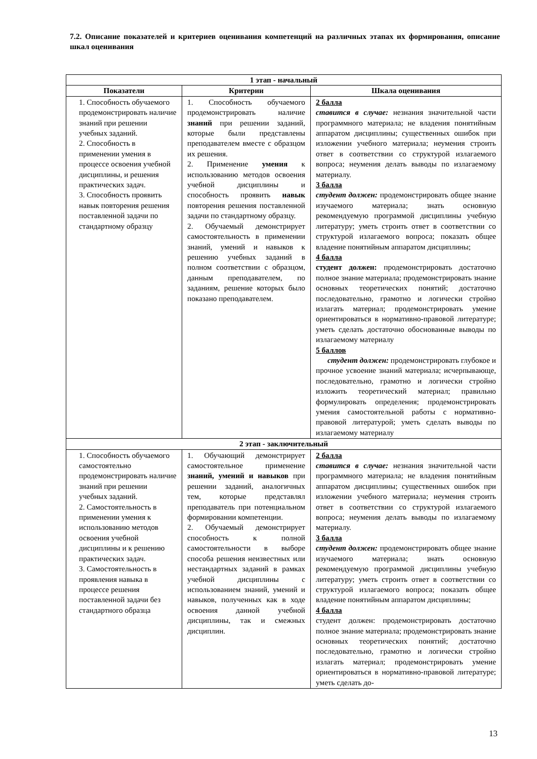7.2. Описание показателей и критериев оценивания компетенций на различных этапах их формирования, описание шкал оценивания
| 1 этап - начальный | | |
| --- | --- | --- |
| Показатели | Критерии | Шкала оценивания |
| 1. Способность обучаемого продемонстрировать наличие знаний при решении учебных заданий. 2. Способность в применении умения в процессе освоения учебной дисциплины, и решения практических задач. 3. Способность проявить навык повторения решения поставленной задачи по стандартному образцу | 1. Способность обучаемого продемонстрировать наличие знаний при решении заданий, которые были представлены преподавателем вместе с образцом их решения. 2. Применение умения к использованию методов освоения учебной дисциплины и способность проявить навык повторения решения поставленной задачи по стандартному образцу. 2. Обучаемый демонстрирует самостоятельность в применении знаний, умений и навыков к решению учебных заданий в полном соответствии с образцом, данным преподавателем, по заданиям, решение которых было показано преподавателем. | 2 балла ставится в случае: незнания значительной части программного материала; не владения понятийным аппаратом дисциплины; существенных ошибок при изложении учебного материала; неумения строить ответ в соответствии со структурой излагаемого вопроса; неумения делать выводы по излагаемому материалу. 3 балла студент должен: продемонстрировать общее знание изучаемого материала; знать основную рекомендуемую программой дисциплины учебную литературу; уметь строить ответ в соответствии со структурой излагаемого вопроса; показать общее владение понятийным аппаратом дисциплины; 4 балла студент должен: продемонстрировать достаточно полное знание материала; продемонстрировать знание основных теоретических понятий; достаточно последовательно, грамотно и логически стройно излагать материал; продемонстрировать умение ориентироваться в нормативно-правовой литературе; уметь сделать достаточно обоснованные выводы по излагаемому материалу 5 баллов студент должен: продемонстрировать глубокое и прочное усвоение знаний материала; исчерпывающе, последовательно, грамотно и логически стройно изложить теоретический материал; правильно формулировать определения; продемонстрировать умения самостоятельной работы с нормативно- правовой литературой; уметь сделать выводы по излагаемому материалу |
| 2 этап - заключительный | | |
| 1. Способность обучаемого самостоятельно продемонстрировать наличие знаний при решении учебных заданий. 2. Самостоятельность в применении умения к использованию методов освоения учебной дисциплины и к решению практических задач. 3. Самостоятельность в проявления навыка в процессе решения поставленной задачи без стандартного образца | 1. Обучающий демонстрирует самостоятельное применение знаний, умений и навыков при решении заданий, аналогичных тем, которые представлял преподаватель при потенциальном формировании компетенции. 2. Обучаемый демонстрирует способность к полной самостоятельности в выборе способа решения неизвестных или нестандартных заданий в рамках учебной дисциплины с использованием знаний, умений и навыков, полученных как в ходе освоения данной учебной дисциплины, так и смежных дисциплин. | 2 балла ставится в случае: незнания значительной части программного материала; не владения понятийным аппаратом дисциплины; существенных ошибок при изложении учебного материала; неумения строить ответ в соответствии со структурой излагаемого вопроса; неумения делать выводы по излагаемому материалу. 3 балла студент должен: продемонстрировать общее знание изучаемого материала; знать основную рекомендуемую программой дисциплины учебную литературу; уметь строить ответ в соответствии со структурой излагаемого вопроса; показать общее владение понятийным аппаратом дисциплины; 4 балла студент должен: продемонстрировать достаточно полное знание материала; продемонстрировать знание основных теоретических понятий; достаточно последовательно, грамотно и логически стройно излагать материал; продемонстрировать умение ориентироваться в нормативно-правовой литературе; уметь сделать до- |
13